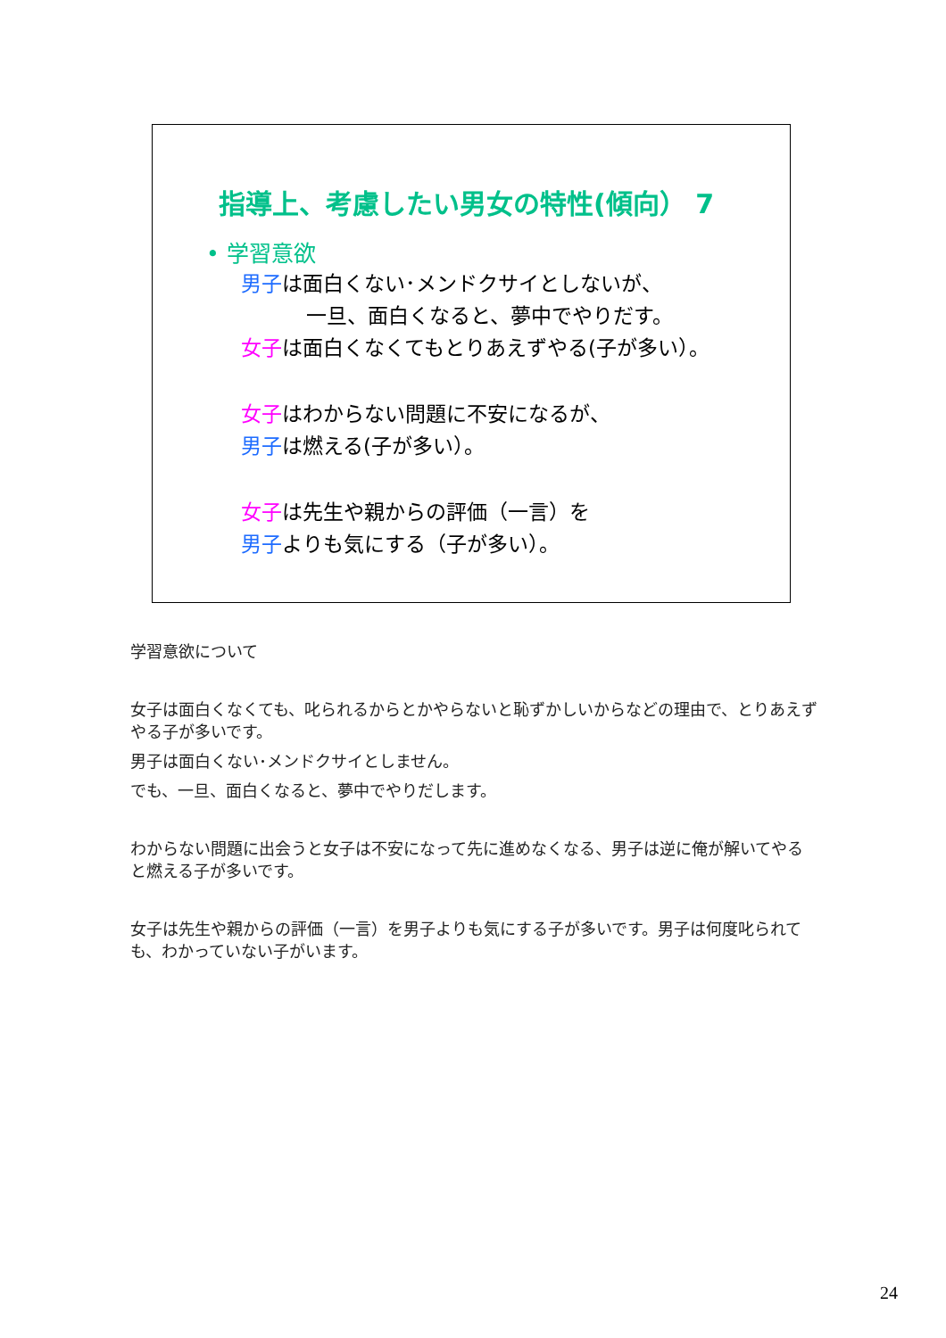指導上、考慮したい男女の特性(傾向） 7
• 学習意欲
男子は面白くない･メンドクサイとしないが、
一旦、面白くなると、夢中でやりだす。
女子は面白くなくてもとりあえずやる(子が多い）。
女子はわからない問題に不安になるが、
男子は燃える(子が多い）。
女子は先生や親からの評価（一言）を
男子よりも気にする（子が多い）。
学習意欲について
女子は面白くなくても、叱られるからとかやらないと恥ずかしいからなどの理由で、とりあえずやる子が多いです。
男子は面白くない･メンドクサイとしません。
でも、一旦、面白くなると、夢中でやりだします。
わからない問題に出会うと女子は不安になって先に進めなくなる、男子は逆に俺が解いてやると燃える子が多いです。
女子は先生や親からの評価（一言）を男子よりも気にする子が多いです。男子は何度叱られても、わかっていない子がいます。
24